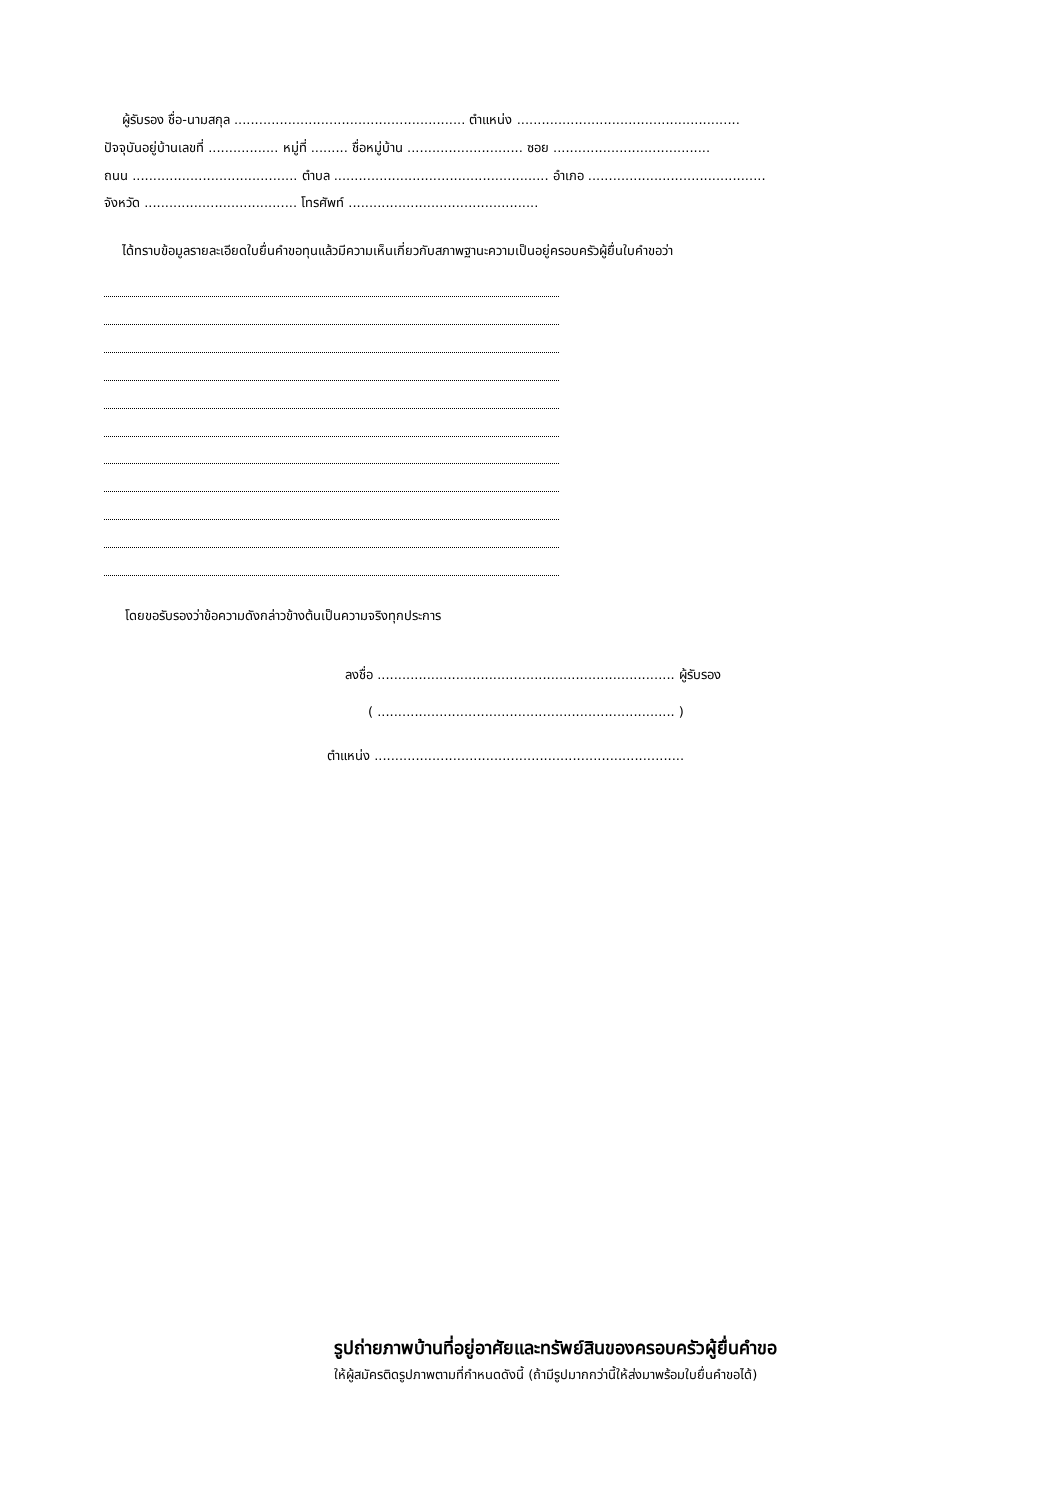ผู้รับรอง ชื่อ-นามสกุล ........................................................ ตำแหน่ง ......................................................
ปัจจุบันอยู่บ้านเลขที่ ................. หมู่ที่ ......... ชื่อหมู่บ้าน ............................ ซอย ......................................
ถนน ........................................ ตำบล .................................................... อำเภอ ...........................................
จังหวัด ..................................... โทรศัพท์ ..............................................
ได้ทราบข้อมูลรายละเอียดใบยื่นคำขอทุนแล้วมีความเห็นเกี่ยวกับสภาพฐานะความเป็นอยู่ครอบครัวผู้ยื่นใบคำขอว่า
โดยขอรับรองว่าข้อความดังกล่าวข้างต้นเป็นความจริงทุกประการ
ลงชื่อ ........................................................................ ผู้รับรอง
( ........................................................................ )
ตำแหน่ง ...........................................................................
รูปถ่ายภาพบ้านที่อยู่อาศัยและทรัพย์สินของครอบครัวผู้ยื่นคำขอ
ให้ผู้สมัครติดรูปภาพตามที่กำหนดดังนี้ (ถ้ามีรูปมากกว่านี้ให้ส่งมาพร้อมใบยื่นคำขอได้)